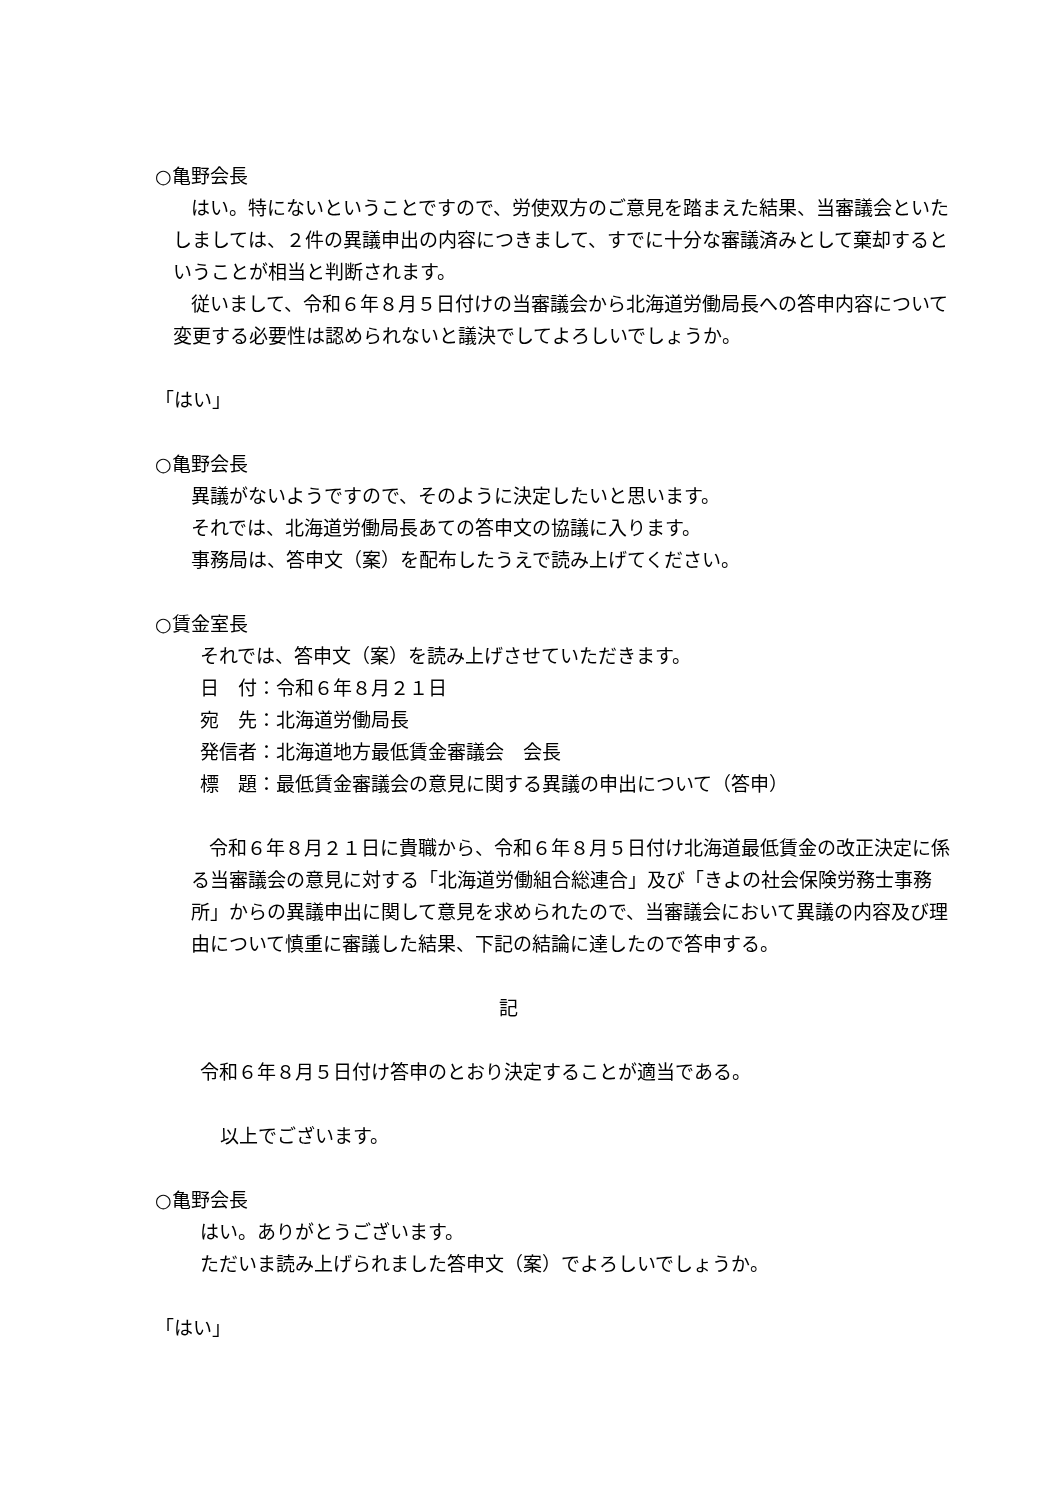○亀野会長
はい。特にないということですので、労使双方のご意見を踏まえた結果、当審議会といたしましては、２件の異議申出の内容につきまして、すでに十分な審議済みとして棄却するということが相当と判断されます。
従いまして、令和６年８月５日付けの当審議会から北海道労働局長への答申内容について変更する必要性は認められないと議決でしてよろしいでしょうか。
「はい」
○亀野会長
異議がないようですので、そのように決定したいと思います。
それでは、北海道労働局長あての答申文の協議に入ります。
事務局は、答申文（案）を配布したうえで読み上げてください。
○賃金室長
それでは、答申文（案）を読み上げさせていただきます。
日　付：令和６年８月２１日
宛　先：北海道労働局長
発信者：北海道地方最低賃金審議会　会長
標　題：最低賃金審議会の意見に関する異議の申出について（答申）
令和６年８月２１日に貴職から、令和６年８月５日付け北海道最低賃金の改正決定に係る当審議会の意見に対する「北海道労働組合総連合」及び「きよの社会保険労務士事務所」からの異議申出に関して意見を求められたので、当審議会において異議の内容及び理由について慎重に審議した結果、下記の結論に達したので答申する。
記
令和６年８月５日付け答申のとおり決定することが適当である。
以上でございます。
○亀野会長
はい。ありがとうございます。
ただいま読み上げられました答申文（案）でよろしいでしょうか。
「はい」